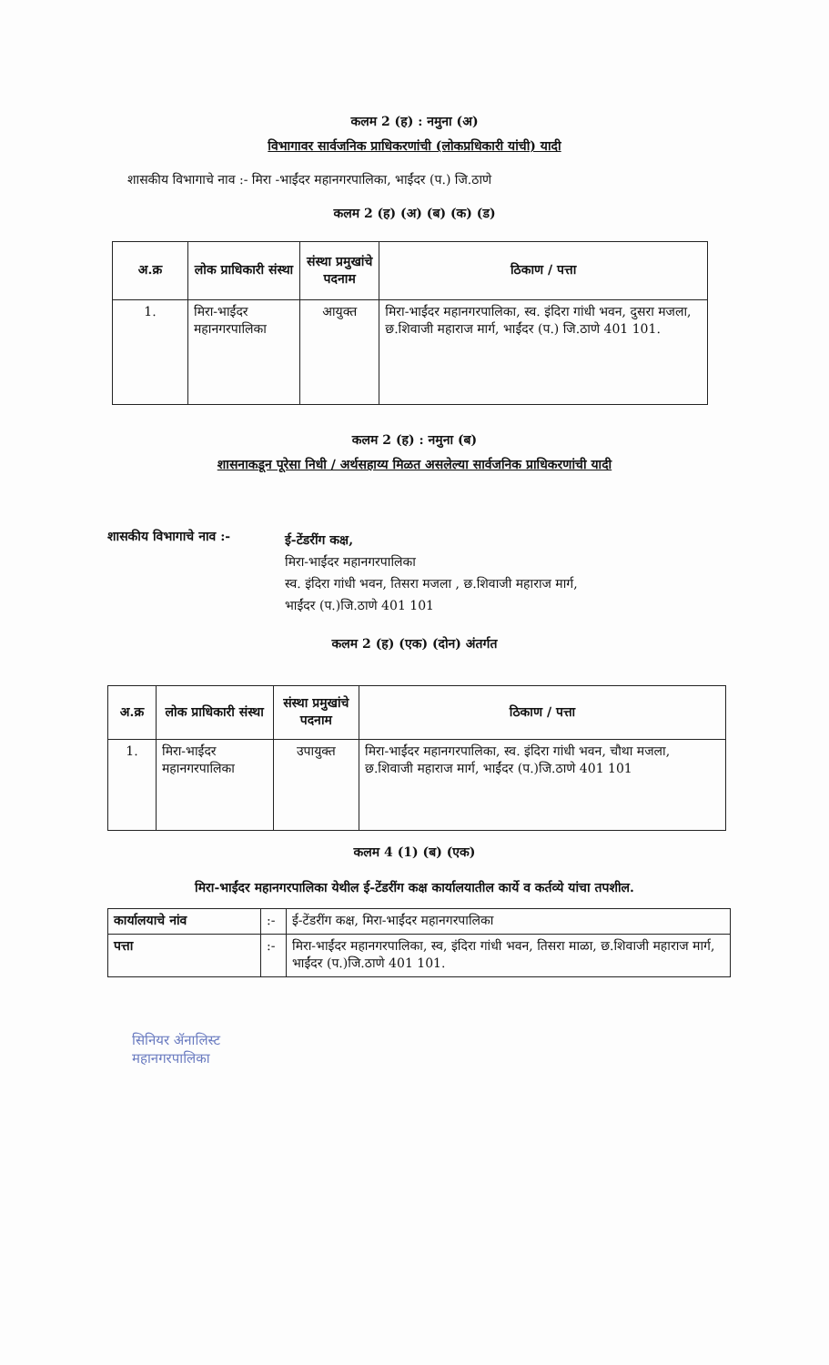कलम 2 (ह) : नमुना (अ)
विभागावर सार्वजनिक प्राधिकरणांची (लोकप्रधिकारी यांची) यादी
शासकीय विभागाचे नाव :- मिरा -भाईंदर महानगरपालिका, भाईंदर (प.) जि.ठाणे
कलम 2 (ह) (अ) (ब) (क) (ड)
| अ.क्र | लोक प्राधिकारी संस्था | संस्था प्रमुखांचे पदनाम | ठिकाण / पत्ता |
| --- | --- | --- | --- |
| 1. | मिरा-भाईंदर महानगरपालिका | आयुक्त | मिरा-भाईंदर महानगरपालिका, स्व. इंदिरा गांधी भवन, दुसरा मजला, छ.शिवाजी महाराज मार्ग, भाईंदर (प.) जि.ठाणे 401 101. |
कलम 2 (ह) : नमुना (ब)
शासनाकडून पूरेसा निधी / अर्थसहाय्य मिळत असलेल्या सार्वजनिक प्राधिकरणांची यादी
शासकीय विभागाचे नाव :-
ई-टेंडरींग कक्ष,
मिरा-भाईंदर महानगरपालिका
स्व. इंदिरा गांधी भवन, तिसरा मजला , छ.शिवाजी महाराज मार्ग,
भाईंदर (प.)जि.ठाणे 401 101
कलम 2 (ह) (एक) (दोन) अंतर्गत
| अ.क्र | लोक प्राधिकारी संस्था | संस्था प्रमुखांचे पदनाम | ठिकाण / पत्ता |
| --- | --- | --- | --- |
| 1. | मिरा-भाईंदर महानगरपालिका | उपायुक्त | मिरा-भाईंदर महानगरपालिका, स्व. इंदिरा गांधी भवन, चौथा मजला, छ.शिवाजी महाराज मार्ग, भाईंदर (प.)जि.ठाणे 401 101 |
कलम 4 (1) (ब) (एक)
मिरा-भाईंदर महानगरपालिका येथील ई-टेंडरींग कक्ष कार्यालयातील कार्ये व कर्तव्ये यांचा तपशील.
| कार्यालयाचे नांव | :- | ई-टेंडरींग कक्ष, मिरा-भाईंदर महानगरपालिका |
| पत्ता | :- | मिरा-भाईंदर महानगरपालिका, स्व, इंदिरा गांधी भवन, तिसरा माळा, छ.शिवाजी महाराज मार्ग, भाईंदर (प.)जि.ठाणे 401 101. |
सिनियर ॲनालिस्ट
महानगरपालिका